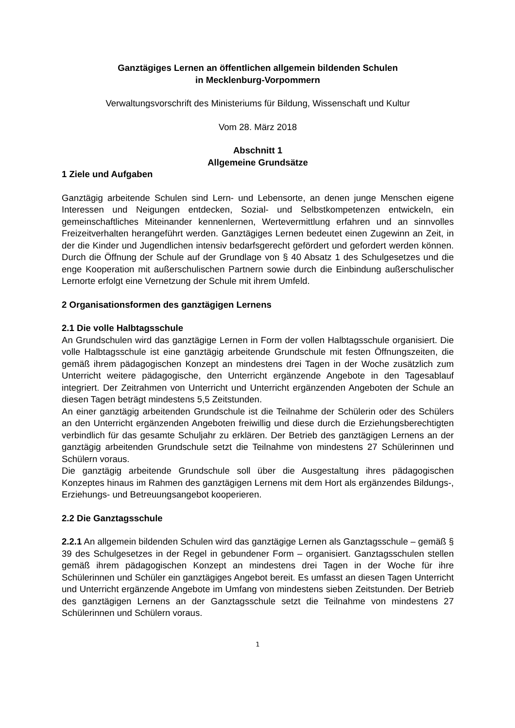Ganztägiges Lernen an öffentlichen allgemein bildenden Schulen
in Mecklenburg-Vorpommern
Verwaltungsvorschrift des Ministeriums für Bildung, Wissenschaft und Kultur
Vom 28. März 2018
Abschnitt 1
Allgemeine Grundsätze
1 Ziele und Aufgaben
Ganztägig arbeitende Schulen sind Lern- und Lebensorte, an denen junge Menschen eigene Interessen und Neigungen entdecken, Sozial- und Selbstkompetenzen entwickeln, ein gemeinschaftliches Miteinander kennenlernen, Wertevermittlung erfahren und an sinnvolles Freizeitverhalten herangeführt werden. Ganztägiges Lernen bedeutet einen Zugewinn an Zeit, in der die Kinder und Jugendlichen intensiv bedarfsgerecht gefördert und gefordert werden können. Durch die Öffnung der Schule auf der Grundlage von § 40 Absatz 1 des Schulgesetzes und die enge Kooperation mit außerschulischen Partnern sowie durch die Einbindung außerschulischer Lernorte erfolgt eine Vernetzung der Schule mit ihrem Umfeld.
2 Organisationsformen des ganztägigen Lernens
2.1 Die volle Halbtagsschule
An Grundschulen wird das ganztägige Lernen in Form der vollen Halbtagsschule organisiert. Die volle Halbtagsschule ist eine ganztägig arbeitende Grundschule mit festen Öffnungszeiten, die gemäß ihrem pädagogischen Konzept an mindestens drei Tagen in der Woche zusätzlich zum Unterricht weitere pädagogische, den Unterricht ergänzende Angebote in den Tagesablauf integriert. Der Zeitrahmen von Unterricht und Unterricht ergänzenden Angeboten der Schule an diesen Tagen beträgt mindestens 5,5 Zeitstunden.
An einer ganztägig arbeitenden Grundschule ist die Teilnahme der Schülerin oder des Schülers an den Unterricht ergänzenden Angeboten freiwillig und diese durch die Erziehungsberechtigten verbindlich für das gesamte Schuljahr zu erklären. Der Betrieb des ganztägigen Lernens an der ganztägig arbeitenden Grundschule setzt die Teilnahme von mindestens 27 Schülerinnen und Schülern voraus.
Die ganztägig arbeitende Grundschule soll über die Ausgestaltung ihres pädagogischen Konzeptes hinaus im Rahmen des ganztägigen Lernens mit dem Hort als ergänzendes Bildungs-, Erziehungs- und Betreuungsangebot kooperieren.
2.2 Die Ganztagsschule
2.2.1 An allgemein bildenden Schulen wird das ganztägige Lernen als Ganztagsschule – gemäß § 39 des Schulgesetzes in der Regel in gebundener Form – organisiert. Ganztagsschulen stellen gemäß ihrem pädagogischen Konzept an mindestens drei Tagen in der Woche für ihre Schülerinnen und Schüler ein ganztägiges Angebot bereit. Es umfasst an diesen Tagen Unterricht und Unterricht ergänzende Angebote im Umfang von mindestens sieben Zeitstunden. Der Betrieb des ganztägigen Lernens an der Ganztagsschule setzt die Teilnahme von mindestens 27 Schülerinnen und Schülern voraus.
1